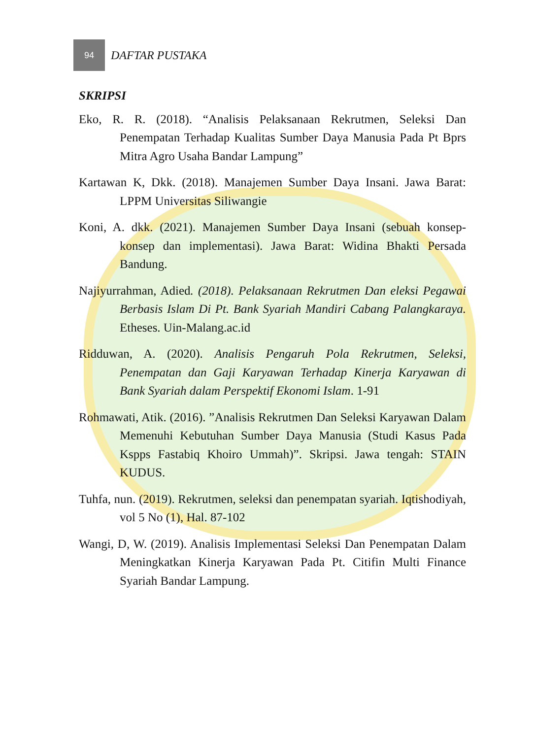94
DAFTAR PUSTAKA
SKRIPSI
Eko, R. R. (2018). “Analisis Pelaksanaan Rekrutmen, Seleksi Dan Penempatan Terhadap Kualitas Sumber Daya Manusia Pada Pt Bprs Mitra Agro Usaha Bandar Lampung”
Kartawan K, Dkk. (2018). Manajemen Sumber Daya Insani. Jawa Barat: LPPM Universitas Siliwangie
Koni, A. dkk. (2021). Manajemen Sumber Daya Insani (sebuah konsep-konsep dan implementasi). Jawa Barat: Widina Bhakti Persada Bandung.
Najiyurrahman, Adied. (2018). Pelaksanaan Rekrutmen Dan eleksi Pegawai Berbasis Islam Di Pt. Bank Syariah Mandiri Cabang Palangkaraya. Etheses. Uin-Malang.ac.id
Ridduwan, A. (2020). Analisis Pengaruh Pola Rekrutmen, Seleksi, Penempatan dan Gaji Karyawan Terhadap Kinerja Karyawan di Bank Syariah dalam Perspektif Ekonomi Islam. 1-91
Rohmawati, Atik. (2016). ”Analisis Rekrutmen Dan Seleksi Karyawan Dalam Memenuhi Kebutuhan Sumber Daya Manusia (Studi Kasus Pada Kspps Fastabiq Khoiro Ummah)”. Skripsi. Jawa tengah: STAIN KUDUS.
Tuhfa, nun. (2019). Rekrutmen, seleksi dan penempatan syariah. Iqtishodiyah, vol 5 No (1), Hal. 87-102
Wangi, D, W. (2019). Analisis Implementasi Seleksi Dan Penempatan Dalam Meningkatkan Kinerja Karyawan Pada Pt. Citifin Multi Finance Syariah Bandar Lampung.